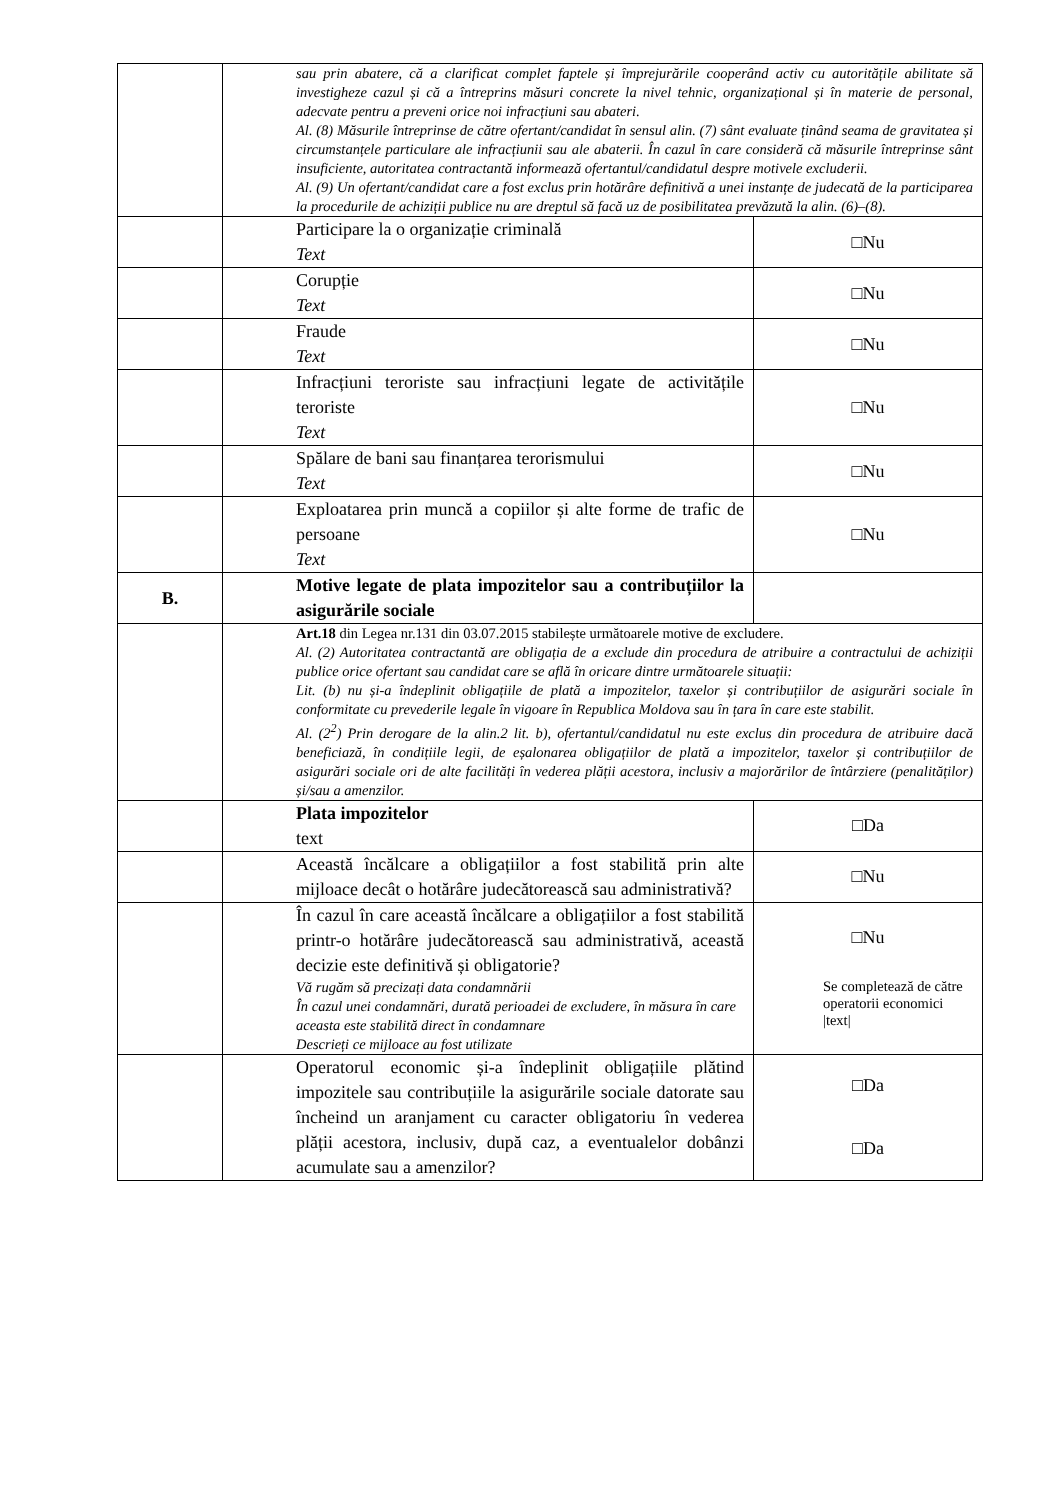| | sau prin abatere, că a clarificat complet faptele și împrejurările cooperând activ cu autoritățile abilitate să investigheze cazul și că a întreprins măsuri concrete la nivel tehnic, organizațional și în materie de personal, adecvate pentru a preveni orice noi infracțiuni sau abateri. Al. (8) Măsurile întreprinse de către ofertant/candidat în sensul alin. (7) sânt evaluate ținând seama de gravitatea și circumstanțele particulare ale infracțiunii sau ale abaterii. În cazul în care consideră că măsurile întreprinse sânt insuficiente, autoritatea contractantă informează ofertantul/candidatul despre motivele excluderii. Al. (9) Un ofertant/candidat care a fost exclus prin hotărâre definitivă a unei instanțe de judecată de la participarea la procedurile de achiziții publice nu are dreptul să facă uz de posibilitatea prevăzută la alin. (6)–(8). | |
| | Participare la o organizație criminală Text | □Nu |
| | Corupție Text | □Nu |
| | Fraude Text | □Nu |
| | Infracțiuni teroriste sau infracțiuni legate de activitățile teroriste Text | □Nu |
| | Spălare de bani sau finanțarea terorismului Text | □Nu |
| | Exploatarea prin muncă a copiilor și alte forme de trafic de persoane Text | □Nu |
| B. | Motive legate de plata impozitelor sau a contribuțiilor la asigurările sociale | |
| | Art.18 din Legea nr.131 din 03.07.2015 stabilește următoarele motive de excludere. Al. (2) Autoritatea contractantă are obligația de a exclude din procedura de atribuire a contractului de achiziții publice orice ofertant sau candidat care se află în oricare dintre următoarele situații: Lit. (b) nu și-a îndeplinit obligațiile de plată a impozitelor, taxelor și contribuțiilor de asigurări sociale în conformitate cu prevederile legale în vigoare în Republica Moldova sau în țara în care este stabilit. Al. (2<sup>2</sup>) Prin derogare de la alin.2 lit. b), ofertantul/candidatul nu este exclus din procedura de atribuire dacă beneficiază, în condițiile legii, de eșalonarea obligațiilor de plată a impozitelor, taxelor și contribuțiilor de asigurări sociale ori de alte facilități în vederea plății acestora, inclusiv a majorărilor de întârziere (penalităților) și/sau a amenzilor. | |
| | Plata impozitelor text | □Da |
| | Această încălcare a obligațiilor a fost stabilită prin alte mijloace decât o hotărâre judecătorească sau administrativă? | □Nu |
| | În cazul în care această încălcare a obligațiilor a fost stabilită printr-o hotărâre judecătorească sau administrativă, această decizie este definitivă și obligatorie? Vă rugăm să precizați data condamnării În cazul unei condamnări, durată perioadei de excludere, în măsura în care aceasta este stabilită direct în condamnare Descrieți ce mijloace au fost utilizate | □Nu Se completează de către operatorii economici /text/ |
| | Operatorul economic și-a îndeplinit obligațiile plătind impozitele sau contribuțiile la asigurările sociale datorate sau încheind un aranjament cu caracter obligatoriu în vederea plății acestora, inclusiv, după caz, a eventualelor dobânzi acumulate sau a amenzilor? | □Da □Da |